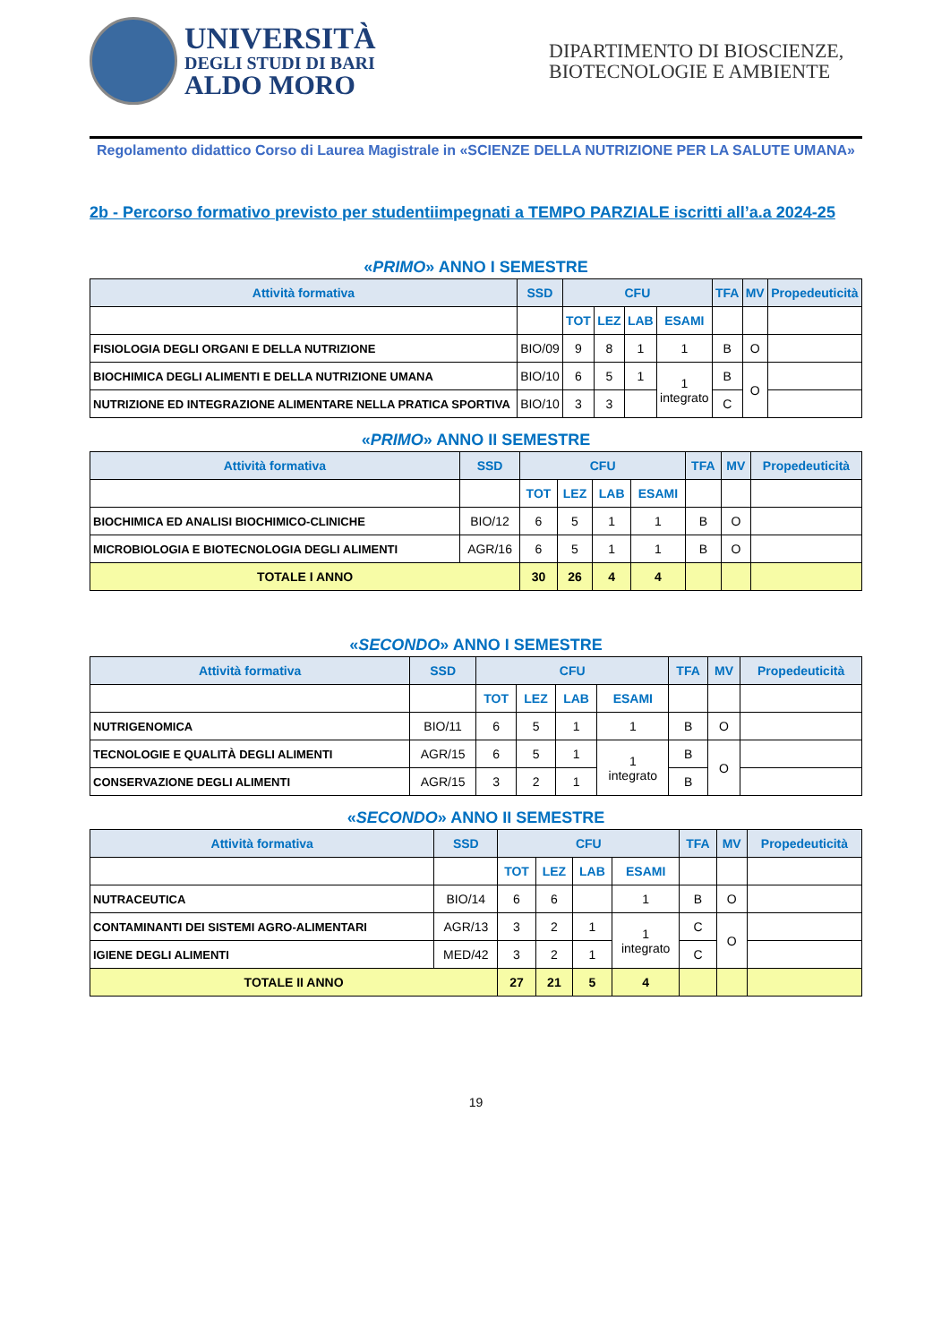UNIVERSITÀ
DEGLI STUDI DI BARI
ALDO MORO
DIPARTIMENTO DI BIOSCIENZE, BIOTECNOLOGIE E AMBIENTE
Regolamento didattico Corso di Laurea Magistrale in «SCIENZE DELLA NUTRIZIONE PER LA SALUTE UMANA»
2b - Percorso formativo previsto per studentiimpegnati a TEMPO PARZIALE iscritti all’a.a 2024-25
«PRIMO» ANNO I SEMESTRE
| Attività formativa | SSD | CFU | | | | TFA | MV | Propedeuticità |
| --- | --- | --- | --- | --- | --- | --- | --- | --- |
| | | TOT | LEZ | LAB | ESAMI | | | |
| FISIOLOGIA DEGLI ORGANI E DELLA NUTRIZIONE | BIO/09 | 9 | 8 | 1 | 1 | B | O | |
| BIOCHIMICA DEGLI ALIMENTI E DELLA NUTRIZIONE UMANA | BIO/10 | 6 | 5 | 1 | 1 integrato | B | O | |
| NUTRIZIONE ED INTEGRAZIONE ALIMENTARE NELLA PRATICA SPORTIVA | BIO/10 | 3 | 3 | | | C | | |
«PRIMO» ANNO II SEMESTRE
| Attività formativa | SSD | CFU | | | | TFA | MV | Propedeuticità |
| --- | --- | --- | --- | --- | --- | --- | --- | --- |
| | | TOT | LEZ | LAB | ESAMI | | | |
| BIOCHIMICA ED ANALISI BIOCHIMICO-CLINICHE | BIO/12 | 6 | 5 | 1 | 1 | B | O | |
| MICROBIOLOGIA E BIOTECNOLOGIA DEGLI ALIMENTI | AGR/16 | 6 | 5 | 1 | 1 | B | O | |
| TOTALE I ANNO | | 30 | 26 | 4 | 4 | | | |
«SECONDO» ANNO I SEMESTRE
| Attività formativa | SSD | CFU | | | | TFA | MV | Propedeuticità |
| --- | --- | --- | --- | --- | --- | --- | --- | --- |
| | | TOT | LEZ | LAB | ESAMI | | | |
| NUTRIGENOMICA | BIO/11 | 6 | 5 | 1 | 1 | B | O | |
| TECNOLOGIE E QUALITÀ DEGLI ALIMENTI | AGR/15 | 6 | 5 | 1 | 1 integrato | B | O | |
| CONSERVAZIONE DEGLI ALIMENTI | AGR/15 | 3 | 2 | 1 | | B | | |
«SECONDO» ANNO II SEMESTRE
| Attività formativa | SSD | CFU | | | | TFA | MV | Propedeuticità |
| --- | --- | --- | --- | --- | --- | --- | --- | --- |
| | | TOT | LEZ | LAB | ESAMI | | | |
| NUTRACEUTICA | BIO/14 | 6 | 6 | | 1 | B | O | |
| CONTAMINANTI DEI SISTEMI AGRO-ALIMENTARI | AGR/13 | 3 | 2 | 1 | 1 integrato | C | O | |
| IGIENE DEGLI ALIMENTI | MED/42 | 3 | 2 | 1 | | C | | |
| TOTALE II ANNO | | 27 | 21 | 5 | 4 | | | |
19